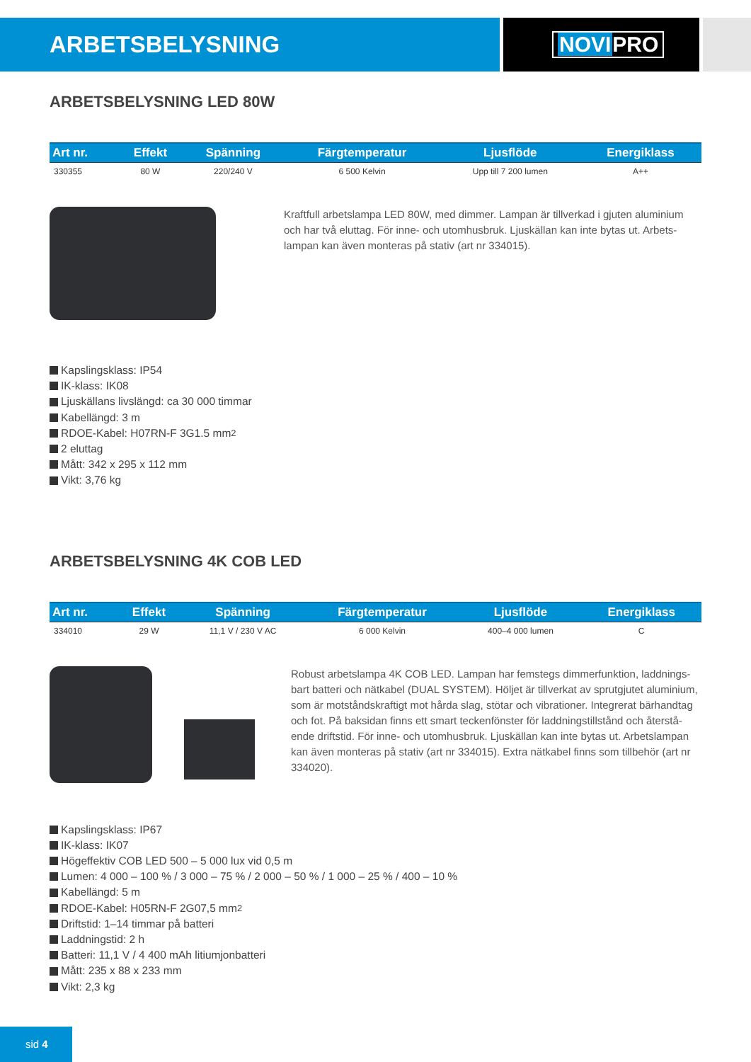ARBETSBELYSNING NOVIPRO
ARBETSBELYSNING LED 80W
| Art nr. | Effekt | Spänning | Färgtemperatur | Ljusflöde | Energiklass |
| --- | --- | --- | --- | --- | --- |
| 330355 | 80 W | 220/240 V | 6 500 Kelvin | Upp till 7 200 lumen | A++ |
Kraftfull arbetslampa LED 80W, med dimmer. Lampan är tillverkad i gjuten aluminium och har två eluttag. För inne- och utomhusbruk. Ljuskällan kan inte bytas ut. Arbets-lampan kan även monteras på stativ (art nr 334015).
Kapslingsklass: IP54
IK-klass: IK08
Ljuskällans livslängd: ca 30 000 timmar
Kabellängd: 3 m
RDOE-Kabel: H07RN-F 3G1.5 mm<sup>2</sup>
2 eluttag
Mått: 342 x 295 x 112 mm
Vikt: 3,76 kg
ARBETSBELYSNING 4K COB LED
| Art nr. | Effekt | Spänning | Färgtemperatur | Ljusflöde | Energiklass |
| --- | --- | --- | --- | --- | --- |
| 334010 | 29 W | 11,1 V / 230 V AC | 6 000 Kelvin | 400–4 000 lumen | C |
Robust arbetslampa 4K COB LED. Lampan har femstegs dimmerfunktion, laddnings-bart batteri och nätkabel (DUAL SYSTEM). Höljet är tillverkat av sprutgjutet aluminium, som är motståndskraftigt mot hårda slag, stötar och vibrationer. Integrerat bärhandtag och fot. På baksidan finns ett smart teckenfönster för laddningstillstånd och återstå-ende driftstid. För inne- och utomhusbruk. Ljuskällan kan inte bytas ut. Arbetslampan kan även monteras på stativ (art nr 334015). Extra nätkabel finns som tillbehör (art nr 334020).
Kapslingsklass: IP67
IK-klass: IK07
Högeffektiv COB LED 500 – 5 000 lux vid 0,5 m
Lumen: 4 000 – 100 % / 3 000 – 75 % / 2 000 – 50 % / 1 000 – 25 % / 400 – 10 %
Kabellängd: 5 m
RDOE-Kabel: H05RN-F 2G07,5 mm<sup>2</sup>
Driftstid: 1–14 timmar på batteri
Laddningstid: 2 h
Batteri: 11,1 V / 4 400 mAh litiumjonbatteri
Mått: 235 x 88 x 233 mm
Vikt: 2,3 kg
sid 4